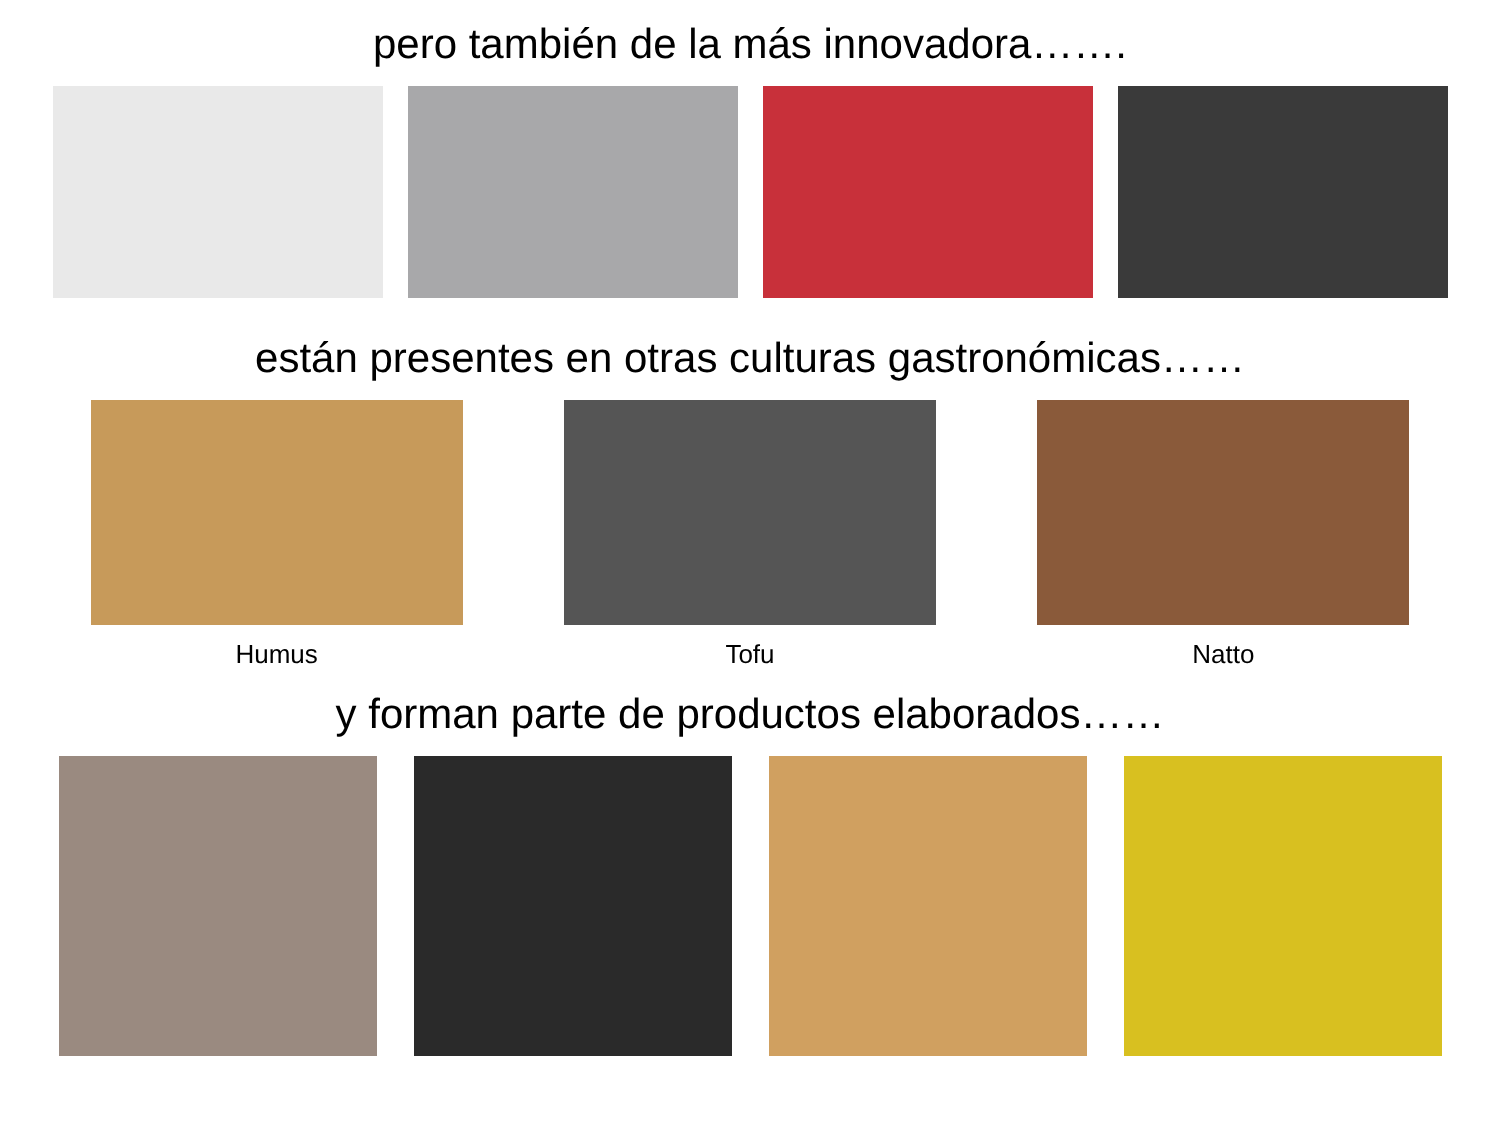pero también de la más innovadora…….
están presentes en otras culturas gastronómicas……
Humus Tofu Natto
y forman parte de productos elaborados……